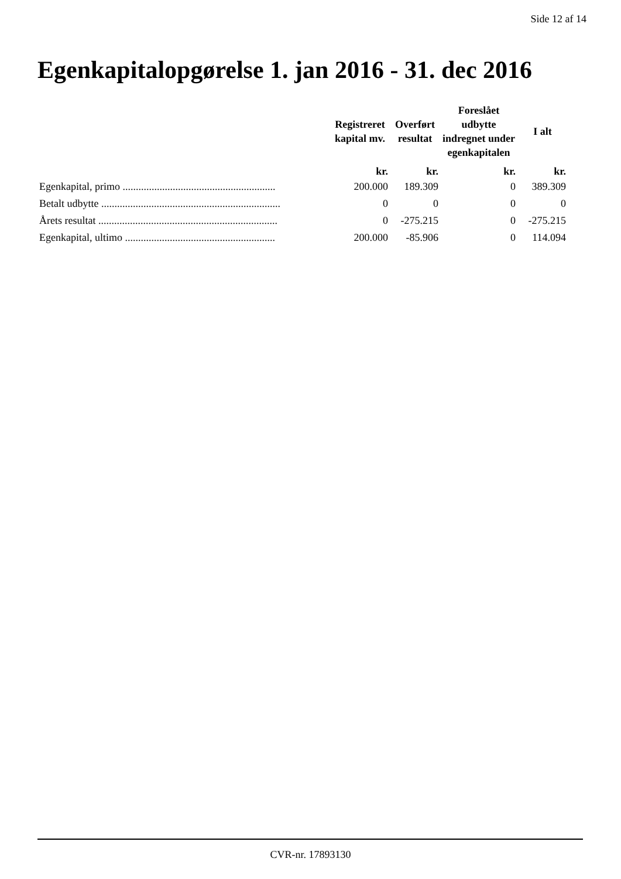Side 12 af 14
Egenkapitalopgørelse 1. jan 2016 - 31. dec 2016
| | Registreret kapital mv. | Overført resultat | Foreslået udbytte indregnet under egenkapitalen | I alt |
| --- | --- | --- | --- | --- |
| | kr. | kr. | kr. | kr. |
| Egenkapital, primo .......................................................... | 200.000 | 189.309 | 0 | 389.309 |
| Betalt udbytte .................................................................... | 0 | 0 | 0 | 0 |
| Årets resultat .................................................................... | 0 | -275.215 | 0 | -275.215 |
| Egenkapital, ultimo ......................................................... | 200.000 | -85.906 | 0 | 114.094 |
CVR-nr. 17893130